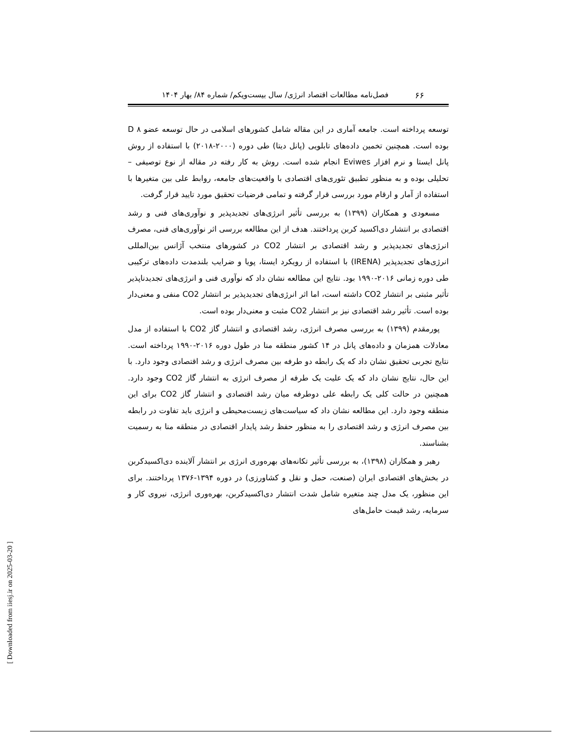فصل‌نامه مطالعات اقتصاد انرژی/ سال بیست‌ویکم/ شماره ۸۴/ بهار ۱۴۰۴
۶۶
توسعه پرداخته است. جامعه آماری در این مقاله شامل کشورهای اسلامی در حال توسعه عضو D ۸ بوده است. همچنین تخمین داده‌های تابلویی (پانل دیتا) طی دوره (۲۰۰۰-۲۰۱۸) با استفاده از روش پانل ایستا و نرم افزار Eviwes انجام شده است. روش به کار رفته در مقاله از نوع توصیفی – تحلیلی بوده و به منظور تطبیق تئوری‌های اقتصادی با واقعیت‌های جامعه، روابط علی بین متغیرها با استفاده از آمار و ارقام مورد بررسی قرار گرفته و تمامی فرضیات تحقیق مورد تایید قرار گرفت.
مسعودی و همکاران (۱۳۹۹) به بررسی تأثیر انرژی‌های تجدیدپذیر و نوآوری‌های فنی و رشد اقتصادی بر انتشار دی‌اکسید کربن پرداختند. هدف از این مطالعه بررسی اثر نوآوری‌های فنی، مصرف انرژی‌های تجدیدپذیر و رشد اقتصادی بر انتشار CO2 در کشورهای منتخب آژانس بین‌المللی انرژی‌های تجدیدپذیر (IRENA) با استفاده از رویکرد ایستا، پویا و ضرایب بلندمدت داده‌های ترکیبی طی دوره زمانی ۲۰۱۶-۱۹۹۰ بود. نتایج این مطالعه نشان داد که نوآوری فنی و انرژی‌های تجدیدناپذیر تأثیر مثبتی بر انتشار CO2 داشته است، اما اثر انرژی‌های تجدیدپذیر بر انتشار CO2 منفی و معنی‌دار بوده است. تأثیر رشد اقتصادی نیز بر انتشار CO2 مثبت و معنی‌دار بوده است.
پورمقدم (۱۳۹۹) به بررسی مصرف انرژی، رشد اقتصادی و انتشار گاز CO2 با استفاده از مدل معادلات همزمان و داده‌های پانل در ۱۴ کشور منطقه منا در طول دوره ۲۰۱۶-۱۹۹۰ پرداخته است. نتایج تجربی تحقیق نشان داد که یک رابطه دو طرفه بین مصرف انرژی و رشد اقتصادی وجود دارد. با این حال، نتایج نشان داد که یک علیت یک طرفه از مصرف انرژی به انتشار گاز CO2 وجود دارد. همچنین در حالت کلی یک رابطه علی دوطرفه میان رشد اقتصادی و انتشار گاز CO2 برای این منطقه وجود دارد. این مطالعه نشان داد که سیاست‌های زیست‌محیطی و انرژی باید تفاوت در رابطه بین مصرف انرژی و رشد اقتصادی را به منظور حفظ رشد پایدار اقتصادی در منطقه منا به رسمیت بشناسند.
رهبر و همکاران (۱۳۹۸)، به بررسی تأثیر تکانه‌های بهره‌وری انرژی بر انتشار آلاینده دی‌اکسیدکربن در بخش‌های اقتصادی ایران (صنعت، حمل و نقل و کشاورزی) در دوره ۱۳۹۴-۱۳۷۶ پرداختند. برای این منظور، یک مدل چند متغیره شامل شدت انتشار دی‌اکسیدکربن، بهره‌وری انرژی، نیروی کار و سرمایه، رشد قیمت حامل‌های
[ Downloaded from iiesj.ir on 2025-03-20 ]